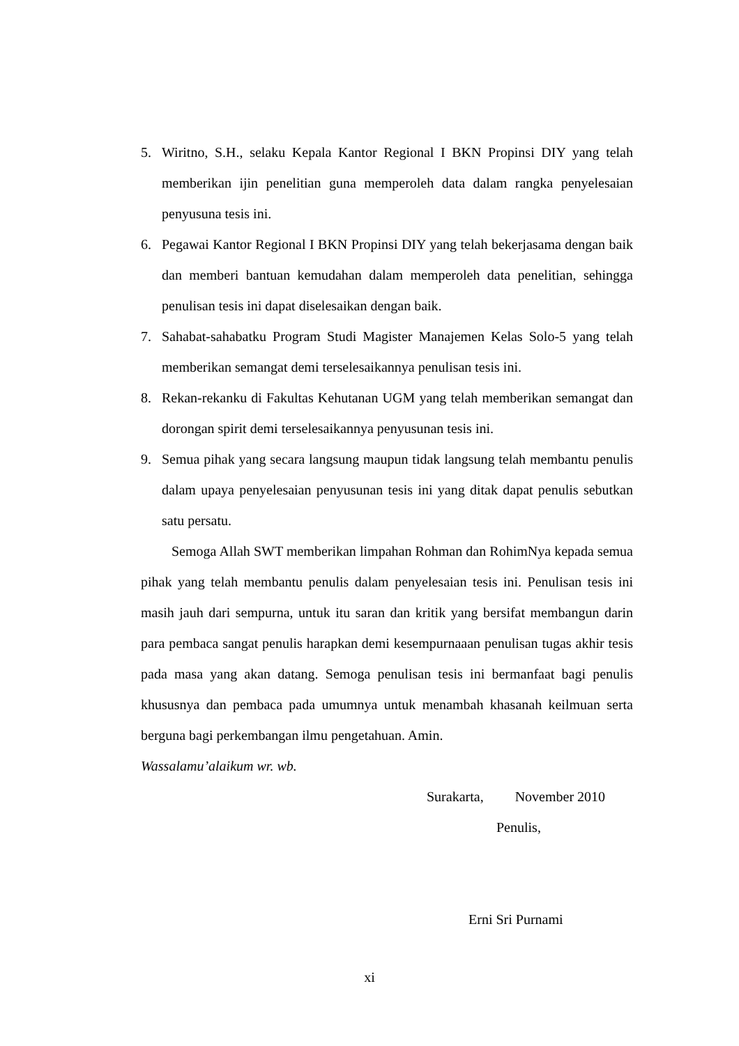5. Wiritno, S.H., selaku Kepala Kantor Regional I BKN Propinsi DIY yang telah memberikan ijin penelitian guna memperoleh data dalam rangka penyelesaian penyusuna tesis ini.
6. Pegawai Kantor Regional I BKN Propinsi DIY yang telah bekerjasama dengan baik dan memberi bantuan kemudahan dalam memperoleh data penelitian, sehingga penulisan tesis ini dapat diselesaikan dengan baik.
7. Sahabat-sahabatku Program Studi Magister Manajemen Kelas Solo-5 yang telah memberikan semangat demi terselesaikannya penulisan tesis ini.
8. Rekan-rekanku di Fakultas Kehutanan UGM yang telah memberikan semangat dan dorongan spirit demi terselesaikannya penyusunan tesis ini.
9. Semua pihak yang secara langsung maupun tidak langsung telah membantu penulis dalam upaya penyelesaian penyusunan tesis ini yang ditak dapat penulis sebutkan satu persatu.
Semoga Allah SWT memberikan limpahan Rohman dan RohimNya kepada semua pihak yang telah membantu penulis dalam penyelesaian tesis ini. Penulisan tesis ini masih jauh dari sempurna, untuk itu saran dan kritik yang bersifat membangun darin para pembaca sangat penulis harapkan demi kesempurnaaan penulisan tugas akhir tesis pada masa yang akan datang. Semoga penulisan tesis ini bermanfaat bagi penulis khususnya dan pembaca pada umumnya untuk menambah khasanah keilmuan serta berguna bagi perkembangan ilmu pengetahuan. Amin.
Wassalamu’alaikum wr. wb.
Surakarta, November 2010
Penulis,
Erni Sri Purnami
xi